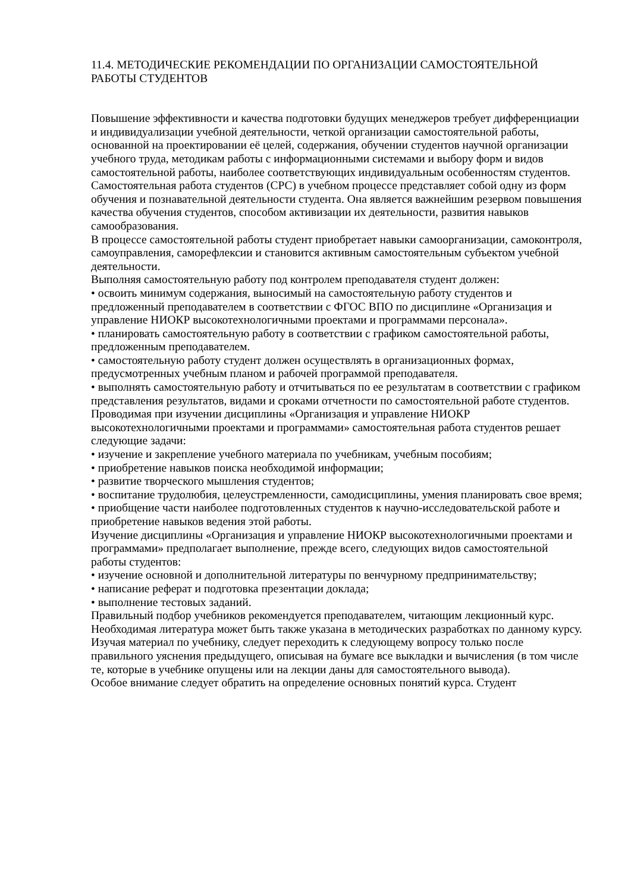11.4. МЕТОДИЧЕСКИЕ РЕКОМЕНДАЦИИ ПО ОРГАНИЗАЦИИ САМОСТОЯТЕЛЬНОЙ РАБОТЫ СТУДЕНТОВ
Повышение эффективности и качества подготовки будущих менеджеров требует дифференциации и индивидуализации учебной деятельности, четкой организации самостоятельной работы, основанной на проектировании её целей, содержания, обучении студентов научной организации учебного труда, методикам работы с информационными системами и выбору форм и видов самостоятельной работы, наиболее соответствующих индивидуальным особенностям студентов.
Самостоятельная работа студентов (СРС) в учебном процессе представляет собой одну из форм обучения и познавательной деятельности студента. Она является важнейшим резервом повышения качества обучения студентов, способом активизации их деятельности, развития навыков самообразования.
В процессе самостоятельной работы студент приобретает навыки самоорганизации, самоконтроля, самоуправления, саморефлексии и становится активным самостоятельным субъектом учебной деятельности.
Выполняя самостоятельную работу под контролем преподавателя студент должен:
• освоить минимум содержания, выносимый на самостоятельную работу студентов и предложенный преподавателем в соответствии с ФГОС ВПО по дисциплине «Организация и управление НИОКР высокотехнологичными проектами и программами персонала».
• планировать самостоятельную работу в соответствии с графиком самостоятельной работы, предложенным преподавателем.
• самостоятельную работу студент должен осуществлять в организационных формах, предусмотренных учебным планом и рабочей программой преподавателя.
• выполнять самостоятельную работу и отчитываться по ее результатам в соответствии с графиком представления результатов, видами и сроками отчетности по самостоятельной работе студентов.
Проводимая при изучении дисциплины «Организация и управление НИОКР высокотехнологичными проектами и программами» самостоятельная работа студентов решает следующие задачи:
• изучение и закрепление учебного материала по учебникам, учебным пособиям;
• приобретение навыков поиска необходимой информации;
• развитие творческого мышления студентов;
• воспитание трудолюбия, целеустремленности, самодисциплины, умения планировать свое время;
• приобщение части наиболее подготовленных студентов к научно-исследовательской работе и приобретение навыков ведения этой работы.
Изучение дисциплины «Организация и управление НИОКР высокотехнологичными проектами и программами» предполагает выполнение, прежде всего, следующих видов самостоятельной работы студентов:
• изучение основной и дополнительной литературы по венчурному предпринимательству;
• написание реферат и подготовка презентации доклада;
• выполнение тестовых заданий.
Правильный подбор учебников рекомендуется преподавателем, читающим лекционный курс. Необходимая литература может быть также указана в методических разработках по данному курсу.
Изучая материал по учебнику, следует переходить к следующему вопросу только после правильного уяснения предыдущего, описывая на бумаге все выкладки и вычисления (в том числе те, которые в учебнике опущены или на лекции даны для самостоятельного вывода).
Особое внимание следует обратить на определение основных понятий курса. Студент